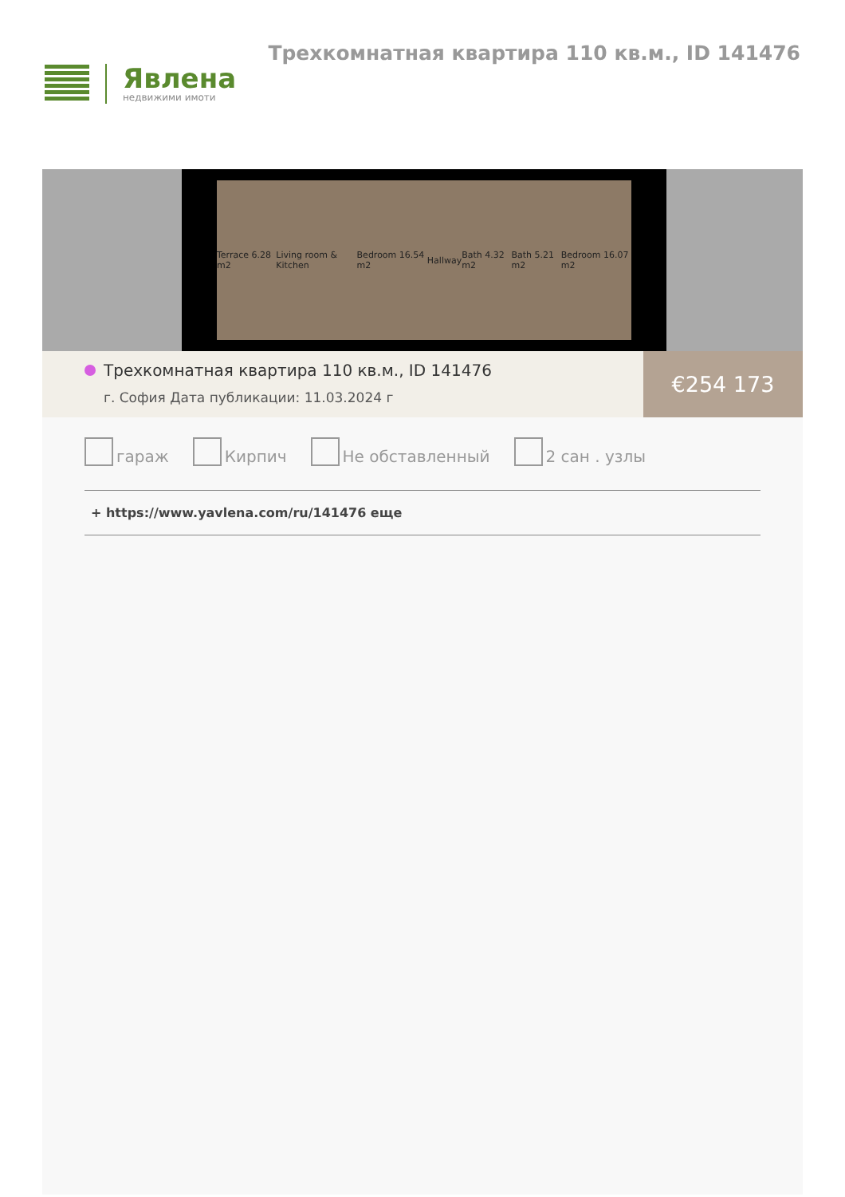Явлена
недвижими имоти
Трехкомнатная квартира 110 кв.м., ID 141476
Terrace 6.28 m2 Living room & Kitchen Bedroom 16.54 m2 Hallway Bath 4.32 m2 Bath 5.21 m2 Bedroom 16.07 m2
Трехкомнатная квартира 110 кв.м., ID 141476
г. София Дата публикации: 11.03.2024 г
€254 173
гараж Кирпич Не обставленный 2 сан . узлы
+ https://www.yavlena.com/ru/141476 еще